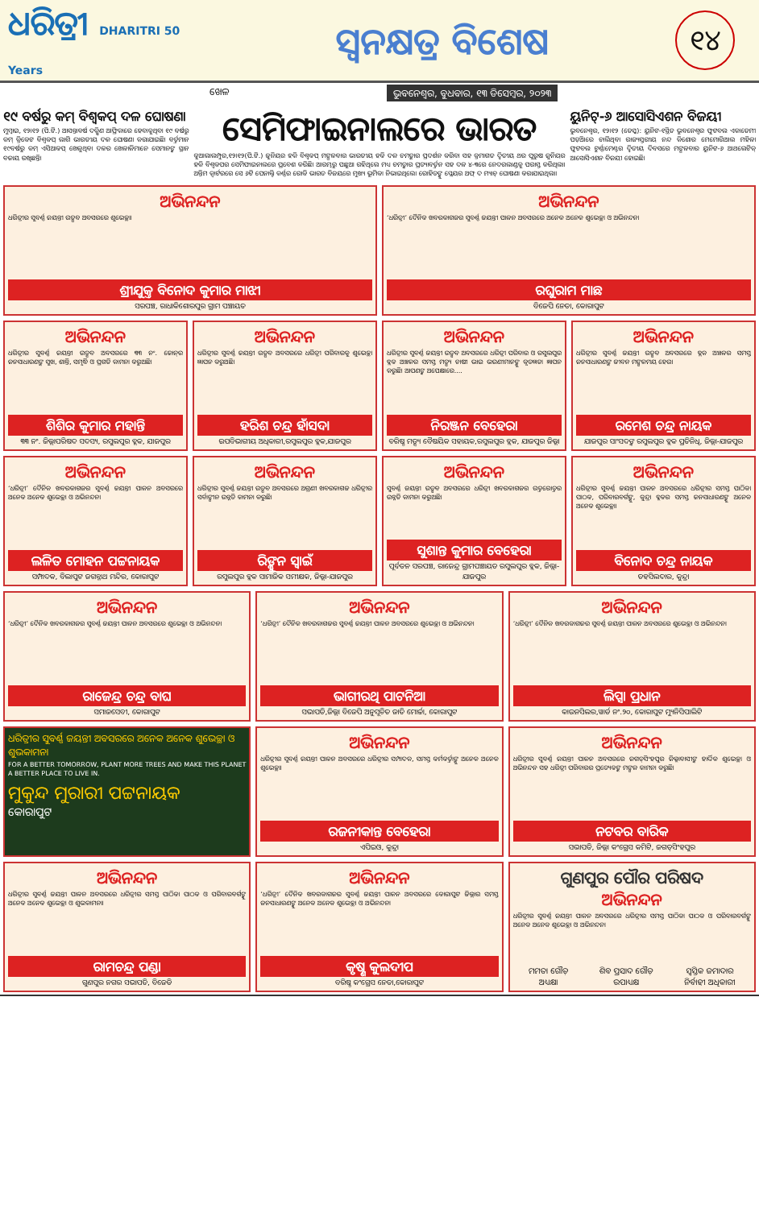ଧରିତ୍ରୀ DHARITRI 50 Years
ସ୍ୱନକ୍ଷତ୍ର ବିଶେଷ
୧୪
ଖେଳ ଭୁବନେଶ୍ୱର, ବୁଧବାର, ୧୩ ଡିସେମ୍ବର, ୨୦୨୩
୧୯ ବର୍ଷରୁ କମ୍ ବିଶ୍ୱକପ୍ ଦଳ ଘୋଷଣା
ମୁମ୍ବାଇ, ୧୨।୧୨ (ପି.ଟି.) ଆସନ୍ତାବର୍ଷ ଦକ୍ଷିଣ ଆଫ୍ରିକାରେ ହେବାକୁଥିବା ୧୯ ବର୍ଷରୁ କମ୍ କ୍ରିକେଟ ବିଶ୍ୱକପ୍ ଲାଗି ଭାରତୀୟ ଦଳ ଘୋଷଣା କରାଯାଇଛି। ବର୍ତ୍ତମାନ ୧୯ବର୍ଷରୁ କମ୍ ଏସିଆକପ୍ ଖେଳୁଥିବା ଦଳର ଖେଳାଳିମାନେ ସେମାନଙ୍କ ସ୍ଥାନ ବଜାୟ ରଖିଛନ୍ତି।
ସେମିଫାଇନାଲରେ ଭାରତ
କୁଆଲାଲମ୍ପୁର,୧୨।୧୨(ପି.ଟି.) ଜୁନିୟର ହକି ବିଶ୍ୱକପ୍ ମଙ୍ଗଳବାର ଭାରତୀୟ ହକି ଦଳ ଚମତ୍କାର ପ୍ରଦର୍ଶନ କରିବା ସହ କ୍ରମାଗତ ଦ୍ୱିତୀୟ ଥର ପୁରୁଷ ଜୁନିୟର ହକି ବିଶ୍ୱକପର ସେମିଫାଇନାଲରେ ପ୍ରବେଶ କରିଛି। ଆରମ୍ଭରୁ ପଛୁଆ ରହିଥିଲେ ମଧ୍ୟ ଚମତ୍କାର ପ୍ରତ୍ୟାବର୍ତ୍ତନ ସହ ଦଳ ୪-୩ରେ ନେଦରଲାଣ୍ଡକୁ ପରାସ୍ତ କରିଥିଲା। ଅନ୍ତିମ କ୍ୱାର୍ଟରରେ ସେ ୬ଟି ପେନାଲ୍ଟି କର୍ଣ୍ଣର ରୋକି ଭାରତ ବିଜୟରେ ମୁଖ୍ୟ ଭୂମିକା ନିଭାଇଥିଲେ। ରୋହିତଙ୍କୁ ପ୍ଲେୟର ଅଫ୍ ଦ ମ୍ୟାଚ୍ ଘୋଷଣା କରାଯାଇଥିଲା।
ୟୁନିଟ୍-୬ ଆସୋସିଏଶନ ବିଜୟୀ
ଭୁବନେଶ୍ୱର, ୧୨।୧୨ (ଡେସ୍କ): ୟୁନିଟ-୧ସ୍ଥିତ ଭୁବନେଶ୍ୱର ଫୁଟବଲ ଏକାଡେମୀ ପଡ଼ିଆରେ ଚାଲିଥିବା ରାଜ୍ୟସ୍ତରୀୟ ନନ୍ଦ କିଶୋର ମେମୋରିଆଲ ମହିଳା ଫୁଟବଲ ଟୁର୍ଣ୍ଣାମେଣ୍ଟର ଦ୍ୱିତୀୟ ଦିବସରେ ମଙ୍ଗଳବାର ୟୁନିଟ-୬ ଆଥଲେଟିକ୍ ଆସୋସିଏଶନ ବିଜୟୀ ହୋଇଛି।
ଅଭିନନ୍ଦନ
ଧରିତ୍ରୀର ସୁବର୍ଣ୍ଣ ଜୟନ୍ତୀ ଉତ୍ସବ ଅବସରରେ ଶୁଭେଚ୍ଛା।
ଶ୍ରୀଯୁକ୍ତ ବିନୋଦ କୁମାର ମାଝୀ
ସରପଞ୍ଚ, ରାଧାକିଶୋରପୁର ଗ୍ରାମ ପଞ୍ଚାୟତ
ଅଭିନନ୍ଦନ
‘ଧରିତ୍ରୀ’ ଦୈନିକ ଖବରକାଗଜର ସୁବର୍ଣ୍ଣ ଜୟନ୍ତୀ ପାଳନ ଅବସରରେ ଅନେକ ଅନେକ ଶୁଭେଚ୍ଛା ଓ ଅଭିନନ୍ଦନ।
ରଘୁରାମ ମାଛ
ବିଜେପି ନେତା, କୋରାପୁଟ
ଅଭିନନ୍ଦନ
ଧରିତ୍ରୀର ସୁବର୍ଣ୍ଣ ଜୟନ୍ତୀ ଉତ୍ସବ ଅବସରରେ ୩୩ ନଂ. ଜୋନ୍‌ର ଜନସାଧାରଣଙ୍କ ସୁଖ, ଶାନ୍ତି, ସମୃଦ୍ଧି ଓ ପ୍ରଗତି କାମନା କରୁଅଛି।
ଶିଶିର କୁମାର ମହାନ୍ତି
୩୩ ନଂ. ଜିଲ୍ଲାପରିଷଦ ସଦସ୍ୟ, ରସୁଲପୁର ବ୍ଲକ, ଯାଜପୁର
ଅଭିନନ୍ଦନ
ଧରିତ୍ରୀର ସୁବର୍ଣ୍ଣ ଜୟନ୍ତୀ ଉତ୍ସବ ଅବସରରେ ଧରିତ୍ରୀ ପରିବାରକୁ ଶୁଭେଚ୍ଛା ଜ୍ଞାପନ କରୁଅଛି।
ହରିଶ ଚନ୍ଦ୍ର ହାଁସଦା
ଉପବିଭାଗୀୟ ଅଧିକାରୀ,ରସୁଲପୁର ବ୍ଲକ,ଯାଜପୁର
ଅଭିନନ୍ଦନ
ଧରିତ୍ରୀର ସୁବର୍ଣ୍ଣ ଜୟନ୍ତୀ ଉତ୍ସବ ଅବସରରେ ଧରିତ୍ରୀ ପରିବାର ଓ ରସୁଲପୁର ବ୍ଲକ ଅଞ୍ଚଳର ସମସ୍ତ ମତ୍ସ୍ୟ ଚାଷୀ ଭାଇ ଭଉଣୀମାନଙ୍କୁ କୃତଜ୍ଞତା ଜ୍ଞାପନ କରୁଛି। ଆପଣଙ୍କ ଅପେକ୍ଷାରେ....
ନିରଞ୍ଜନ ବେହେରା
ବରିଷ୍ଠ ମତ୍ସ୍ୟ ବୈଷୟିକ ସହାୟକ,ରସୁଲପୁର ବ୍ଲକ, ଯାଜପୁର ଜିଲ୍ଲା
ଅଭିନନ୍ଦନ
ଧରିତ୍ରୀର ସୁବର୍ଣ୍ଣ ଜୟନ୍ତୀ ଉତ୍ସବ ଅବସରରେ ବ୍ଲକ ଅଞ୍ଚଳର ସମସ୍ତ ଜନସାଧାରଣଙ୍କ ଜୀବନ ମଙ୍ଗଳମୟ ହେଉ।
ରମେଶ ଚନ୍ଦ୍ର ନାୟକ
ଯାଜପୁର ସାଂସଦଙ୍କ ରସୁଲପୁର ବ୍ଲକ ପ୍ରତିନିଧି, ଜିଲ୍ଲା-ଯାଜପୁର
ଅଭିନନ୍ଦନ
‘ଧରିତ୍ରୀ’ ଦୈନିକ ଖବରକାଗଜର ସୁବର୍ଣ୍ଣ ଜୟନ୍ତୀ ପାଳନ ଅବସରରେ ଅନେକ ଅନେକ ଶୁଭେଚ୍ଛା ଓ ଅଭିନନ୍ଦନ।
ଲଳିତ ମୋହନ ପଟ୍ଟନାୟକ
ସମ୍ପାଦକ, ବିଲାପୁଟ ଜଗନ୍ନାଥ ମନ୍ଦିର, କୋରାପୁଟ
ଅଭିନନ୍ଦନ
ଧରିତ୍ରୀର ସୁବର୍ଣ୍ଣ ଜୟନ୍ତୀ ଉତ୍ସବ ଅବସରରେ ଅଗ୍ରଣୀ ଖବରକାଗଜ ଧରିତ୍ରୀର ସର୍ବାଙ୍ଗୀନ ଉନ୍ନତି କାମନା କରୁଛି।
ରିଙ୍କୁନ ସ୍ୱାଇଁ
ରସୁଲପୁର ବ୍ଲକ ସାମାଜିକ ସମୀକ୍ଷକ, ଜିଲ୍ଲା-ଯାଜପୁର
ଅଭିନନ୍ଦନ
ସୁବର୍ଣ୍ଣ ଜୟନ୍ତୀ ଉତ୍ସବ ଅବସରରେ ଧରିତ୍ରୀ ଖବରକାଗଜର ଉତ୍ତରୋତ୍ତର ଉନ୍ନତି କାମନା କରୁଅଛି।
ସୁଶାନ୍ତ କୁମାର ବେହେରା
ପୂର୍ବତନ ସରପଞ୍ଚ, ରାଜେନ୍ଦ୍ର ଗ୍ରାମପଞ୍ଚାୟତ ରସୁଲପୁର ବ୍ଲକ, ଜିଲ୍ଲା-ଯାଜପୁର
ଅଭିନନ୍ଦନ
ଧରିତ୍ରୀର ସୁବର୍ଣ୍ଣ ଜୟନ୍ତୀ ପାଳନ ଅବସରରେ ଧରିତ୍ରୀର ସମସ୍ତ ପାଠିକା ପାଠକ, ପରିବାରବର୍ଗଙ୍କୁ, କୁନ୍ଦ୍ରା ବ୍ଲକର ସମସ୍ତ ଜନସାଧାରଣଙ୍କୁ ଅନେକ ଅନେକ ଶୁଭେଚ୍ଛା।
ବିନୋଦ ଚନ୍ଦ୍ର ନାୟକ
ତହସିଲଦାର, କୁନ୍ଦ୍ରା
ଅଭିନନ୍ଦନ
‘ଧରିତ୍ରୀ’ ଦୈନିକ ଖବରକାଗଜର ସୁବର୍ଣ୍ଣ ଜୟନ୍ତୀ ପାଳନ ଅବସରରେ ଶୁଭେଚ୍ଛା ଓ ଅଭିନନ୍ଦନ।
ରାଜେନ୍ଦ୍ର ଚନ୍ଦ୍ର ବାଘ
ସମାଜସେବୀ, କୋରାପୁଟ
ଅଭିନନ୍ଦନ
‘ଧରିତ୍ରୀ’ ଦୈନିକ ଖବରକାଗଜର ସୁବର୍ଣ୍ଣ ଜୟନ୍ତୀ ପାଳନ ଅବସରରେ ଶୁଭେଚ୍ଛା ଓ ଅଭିନନ୍ଦନ।
ଭାଗୀରଥି ପାଟନିଆ
ସଭାପତି,ଜିଲ୍ଲା ବିଜେପି ଅନୁସୂଚିତ ଜାତି ମୋର୍ଚ୍ଚା, କୋରାପୁଟ
ଅଭିନନ୍ଦନ
‘ଧରିତ୍ରୀ’ ଦୈନିକ ଖବରକାଗଜର ସୁବର୍ଣ୍ଣ ଜୟନ୍ତୀ ପାଳନ ଅବସରରେ ଶୁଭେଚ୍ଛା ଓ ଅଭିନନ୍ଦନ।
ଲିପ୍ସା ପ୍ରଧାନ
କାଉନସିଲର,ୱାର୍ଡ ନଂ.୨୦, କୋରାପୁଟ ମ୍ୟୁନିସିପାଲିଟି
ଧରିତ୍ରୀର ସୁବର୍ଣ୍ଣ ଜୟନ୍ତୀ ଅବସରରେ ଅନେକ ଅନେକ ଶୁଭେଚ୍ଛା ଓ ଶୁଭକାମନା
FOR A BETTER TOMORROW, PLANT MORE TREES AND MAKE THIS PLANET A BETTER PLACE TO LIVE IN.
ମୁକୁନ୍ଦ ମୁରାରୀ ପଟ୍ଟନାୟକ
କୋରାପୁଟ
ଅଭିନନ୍ଦନ
ଧରିତ୍ରୀର ସୁବର୍ଣ୍ଣ ଜୟନ୍ତୀ ପାଳନ ଅବସରରେ ଧରିତ୍ରୀର ସମ୍ପାଦକ, ସମସ୍ତ କର୍ମକର୍ତ୍ତାଙ୍କୁ ଅନେକ ଅନେକ ଶୁଭେଚ୍ଛା।
ରଜନୀକାନ୍ତ ବେହେରା
ଏପିଇଓ, କୁନ୍ଦ୍ରା
ଅଭିନନ୍ଦନ
ଧରିତ୍ରୀର ସୁବର୍ଣ୍ଣ ଜୟନ୍ତୀ ପାଳନ ଅବସରରେ ଜଗତ୍‌ସିଂହପୁର ଜିଲ୍ଲାବାସୀଙ୍କ ହାର୍ଦ୍ଦିକ ଶୁଭେଚ୍ଛା ଓ ଅଭିନନ୍ଦନ ସହ ଧରିତ୍ରୀ ପରିବାରର ପ୍ରତ୍ୟେକଙ୍କ ମଙ୍ଗଳ କାମନା କରୁଛି।
ନଟବର ବାରିକ
ସଭାପତି, ଜିଲ୍ଲା କଂଗ୍ରେସ କମିଟି, ଜଗତ୍‌ସିଂହପୁର
ଅଭିନନ୍ଦନ
ଧରିତ୍ରୀର ସୁବର୍ଣ୍ଣ ଜୟନ୍ତୀ ପାଳନ ଅବସରରେ ଧରିତ୍ରୀର ସମସ୍ତ ପାଠିକା ପାଠକ ଓ ପରିବାରବର୍ଗଙ୍କୁ ଅନେକ ଅନେକ ଶୁଭେଚ୍ଛା ଓ ଶୁଭକାମନା।
ରାମଚନ୍ଦ୍ର ପଣ୍ଡା
ଗୁଣପୁର ନଗର ସଭାପତି, ବିଜେଡି
ଅଭିନନ୍ଦନ
‘ଧରିତ୍ରୀ’ ଦୈନିକ ଖବରକାଗଜର ସୁବର୍ଣ୍ଣ ଜୟନ୍ତୀ ପାଳନ ଅବସରରେ କୋରାପୁଟ ଜିଲ୍ଲାର ସମସ୍ତ ଜନସାଧାରଣଙ୍କୁ ଅନେକ ଅନେକ ଶୁଭେଚ୍ଛା ଓ ଅଭିନନ୍ଦନ।
କୃଷ୍ଣ କୁଲଦୀପ
ବରିଷ୍ଠ କଂଗ୍ରେସ ନେତା,କୋରାପୁଟ
ଗୁଣପୁର ପୌର ପରିଷଦ
ଅଭିନନ୍ଦନ
ଧରିତ୍ରୀର ସୁବର୍ଣ୍ଣ ଜୟନ୍ତୀ ପାଳନ ଅବସରରେ ଧରିତ୍ରୀର ସମସ୍ତ ପାଠିକା ପାଠକ ଓ ପରିବାରବର୍ଗଙ୍କୁ ଅନେକ ଅନେକ ଶୁଭେଚ୍ଛା ଓ ଅଭିନନ୍ଦନ।
ମମତା ଗୌଡ଼
ଅଧ୍ୟକ୍ଷା
ଶିବ ପ୍ରସାଦ ଗୌଡ଼
ଉପାଧ୍ୟକ୍ଷ
ସ୍ୱସ୍ତିକ ଜମାଦାର
ନିର୍ବାହୀ ଅଧିକାରୀ